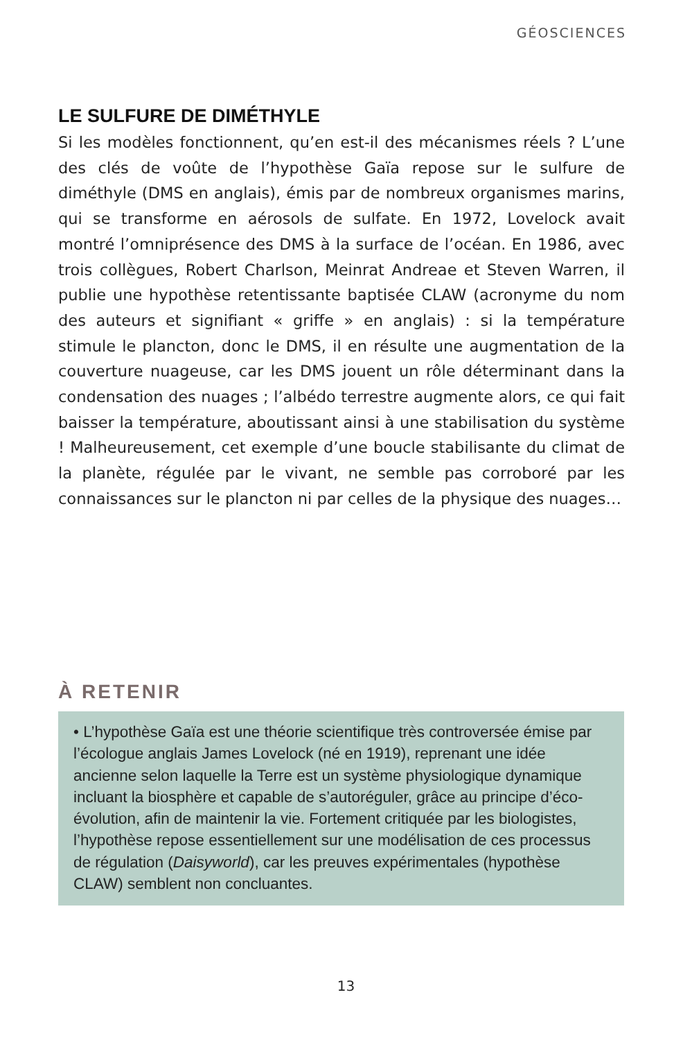GÉOSCIENCES
LE SULFURE DE DIMÉTHYLE
Si les modèles fonctionnent, qu’en est-il des mécanismes réels ? L’une des clés de voûte de l’hypothèse Gaïa repose sur le sulfure de diméthyle (DMS en anglais), émis par de nombreux organismes marins, qui se transforme en aérosols de sulfate. En 1972, Lovelock avait montré l’omniprésence des DMS à la surface de l’océan. En 1986, avec trois collègues, Robert Charlson, Meinrat Andreae et Steven Warren, il publie une hypothèse retentissante baptisée CLAW (acronyme du nom des auteurs et signifiant « griffe » en anglais) : si la température stimule le plancton, donc le DMS, il en résulte une augmentation de la couverture nuageuse, car les DMS jouent un rôle déterminant dans la condensation des nuages ; l’albédo terrestre augmente alors, ce qui fait baisser la température, aboutissant ainsi à une stabilisation du système ! Malheureusement, cet exemple d’une boucle stabilisante du climat de la planète, régulée par le vivant, ne semble pas corroboré par les connaissances sur le plancton ni par celles de la physique des nuages…
À RETENIR
• L’hypothèse Gaïa est une théorie scientifique très controversée émise par l’écologue anglais James Lovelock (né en 1919), reprenant une idée ancienne selon laquelle la Terre est un système physiologique dynamique incluant la biosphère et capable de s’autoréguler, grâce au principe d’éco-évolution, afin de maintenir la vie. Fortement critiquée par les biologistes, l’hypothèse repose essentiellement sur une modélisation de ces processus de régulation (Daisyworld), car les preuves expérimentales (hypothèse CLAW) semblent non concluantes.
13